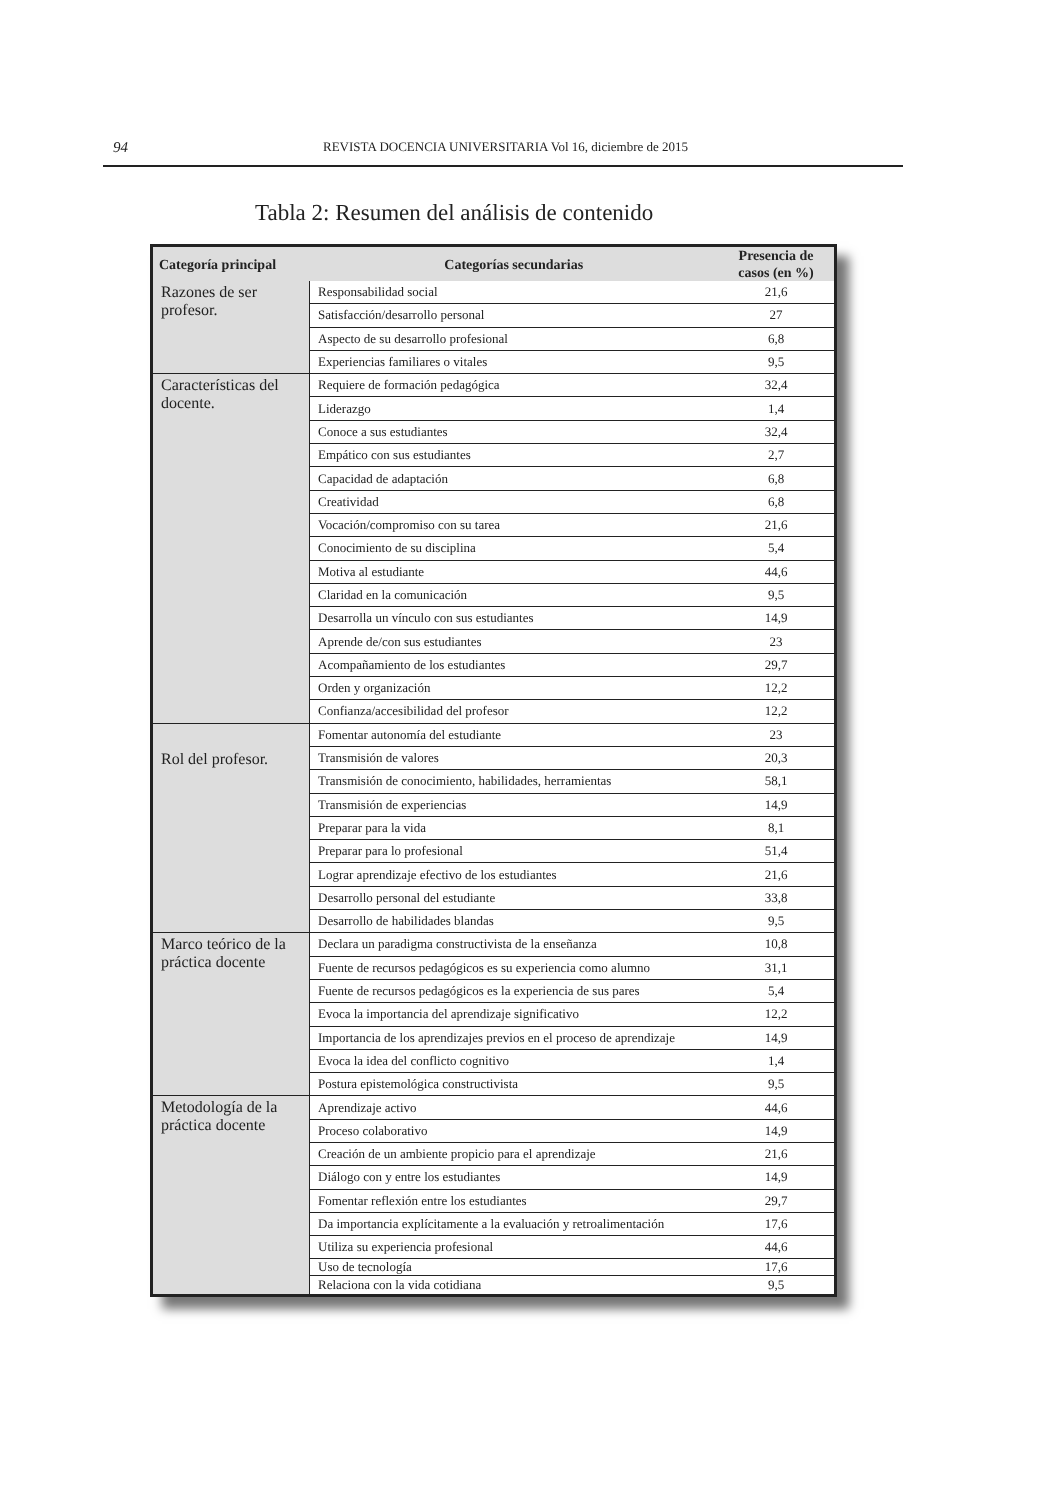94 REVISTA DOCENCIA UNIVERSITARIA Vol 16, diciembre de 2015
Tabla 2: Resumen del análisis de contenido
| Categoría principal | Categorías secundarias | Presencia de casos (en %) |
| --- | --- | --- |
| Razones de ser profesor. | Responsabilidad social | 21,6 |
| | Satisfacción/desarrollo personal | 27 |
| | Aspecto de su desarrollo profesional | 6,8 |
| | Experiencias familiares o vitales | 9,5 |
| Características del docente. | Requiere de formación pedagógica | 32,4 |
| | Liderazgo | 1,4 |
| | Conoce a sus estudiantes | 32,4 |
| | Empático con sus estudiantes | 2,7 |
| | Capacidad de adaptación | 6,8 |
| | Creatividad | 6,8 |
| | Vocación/compromiso con su tarea | 21,6 |
| | Conocimiento de su disciplina | 5,4 |
| | Motiva al estudiante | 44,6 |
| | Claridad en la comunicación | 9,5 |
| | Desarrolla un vínculo con sus estudiantes | 14,9 |
| | Aprende de/con sus estudiantes | 23 |
| | Acompañamiento de los estudiantes | 29,7 |
| | Orden y organización | 12,2 |
| | Confianza/accesibilidad del profesor | 12,2 |
| Rol del profesor. | Fomentar autonomía del estudiante | 23 |
| | Transmisión de valores | 20,3 |
| | Transmisión de conocimiento, habilidades, herramientas | 58,1 |
| | Transmisión de experiencias | 14,9 |
| | Preparar para la vida | 8,1 |
| | Preparar para lo profesional | 51,4 |
| | Lograr aprendizaje efectivo de los estudiantes | 21,6 |
| | Desarrollo personal del estudiante | 33,8 |
| | Desarrollo de habilidades blandas | 9,5 |
| Marco teórico de la práctica docente | Declara un paradigma constructivista de la enseñanza | 10,8 |
| | Fuente de recursos pedagógicos es su experiencia como alumno | 31,1 |
| | Fuente de recursos pedagógicos es la experiencia de sus pares | 5,4 |
| | Evoca la importancia del aprendizaje significativo | 12,2 |
| | Importancia de los aprendizajes previos en el proceso de aprendizaje | 14,9 |
| | Evoca la idea del conflicto cognitivo | 1,4 |
| | Postura epistemológica constructivista | 9,5 |
| Metodología de la práctica docente | Aprendizaje activo | 44,6 |
| | Proceso colaborativo | 14,9 |
| | Creación de un ambiente propicio para el aprendizaje | 21,6 |
| | Diálogo con y entre los estudiantes | 14,9 |
| | Fomentar reflexión entre los estudiantes | 29,7 |
| | Da importancia explícitamente a la evaluación y retroalimentación | 17,6 |
| | Utiliza su experiencia profesional | 44,6 |
| | Uso de tecnología | 17,6 |
| | Relaciona con la vida cotidiana | 9,5 |